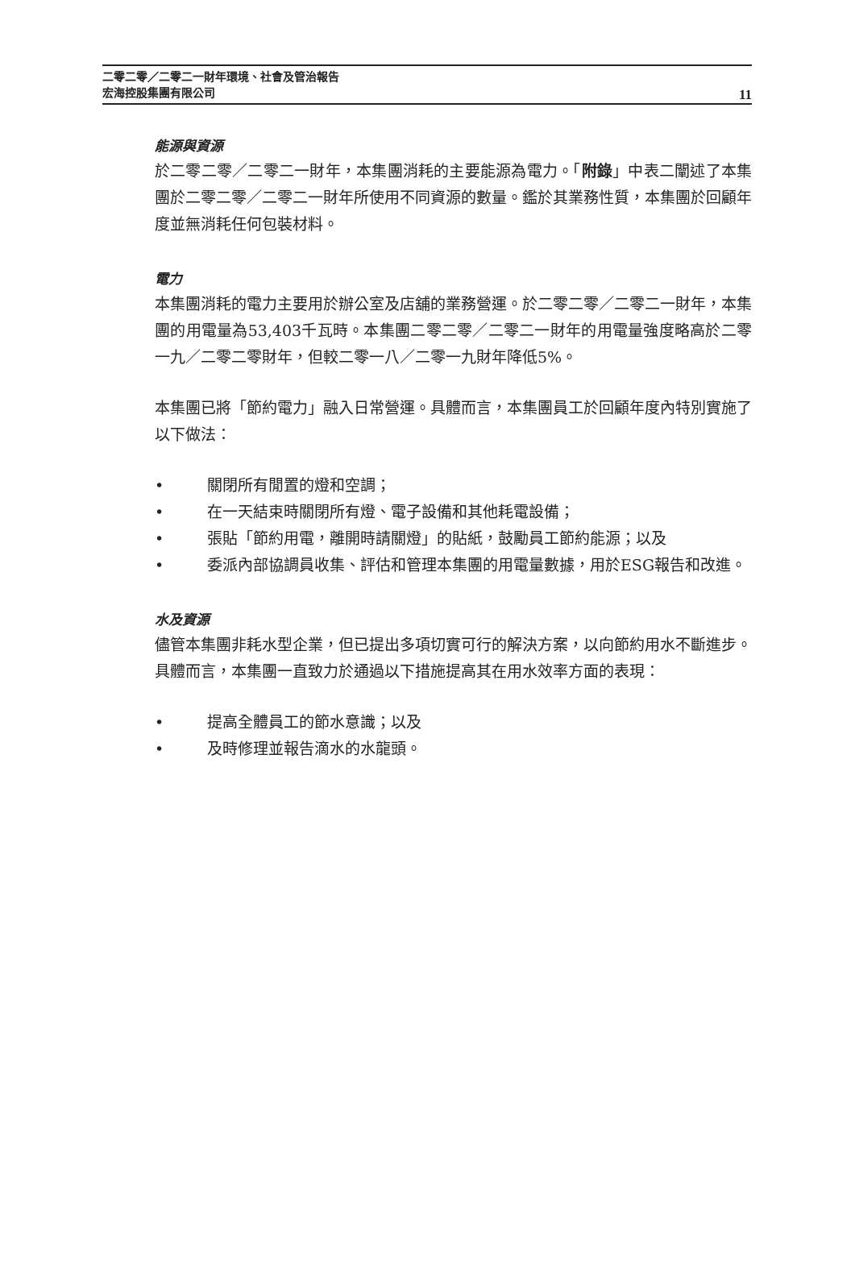二零二零／二零二一財年環境、社會及管治報告
宏海控股集團有限公司
11
能源與資源
於二零二零／二零二一財年，本集團消耗的主要能源為電力。「附錄」中表二闡述了本集團於二零二零／二零二一財年所使用不同資源的數量。鑑於其業務性質，本集團於回顧年度並無消耗任何包裝材料。
電力
本集團消耗的電力主要用於辦公室及店舖的業務營運。於二零二零／二零二一財年，本集團的用電量為53,403千瓦時。本集團二零二零／二零二一財年的用電量強度略高於二零一九／二零二零財年，但較二零一八／二零一九財年降低5%。
本集團已將「節約電力」融入日常營運。具體而言，本集團員工於回顧年度內特別實施了以下做法：
• 關閉所有閒置的燈和空調；
• 在一天結束時關閉所有燈、電子設備和其他耗電設備；
• 張貼「節約用電，離開時請關燈」的貼紙，鼓勵員工節約能源；以及
• 委派內部協調員收集、評估和管理本集團的用電量數據，用於ESG報告和改進。
水及資源
儘管本集團非耗水型企業，但已提出多項切實可行的解決方案，以向節約用水不斷進步。具體而言，本集團一直致力於通過以下措施提高其在用水效率方面的表現：
• 提高全體員工的節水意識；以及
• 及時修理並報告滴水的水龍頭。